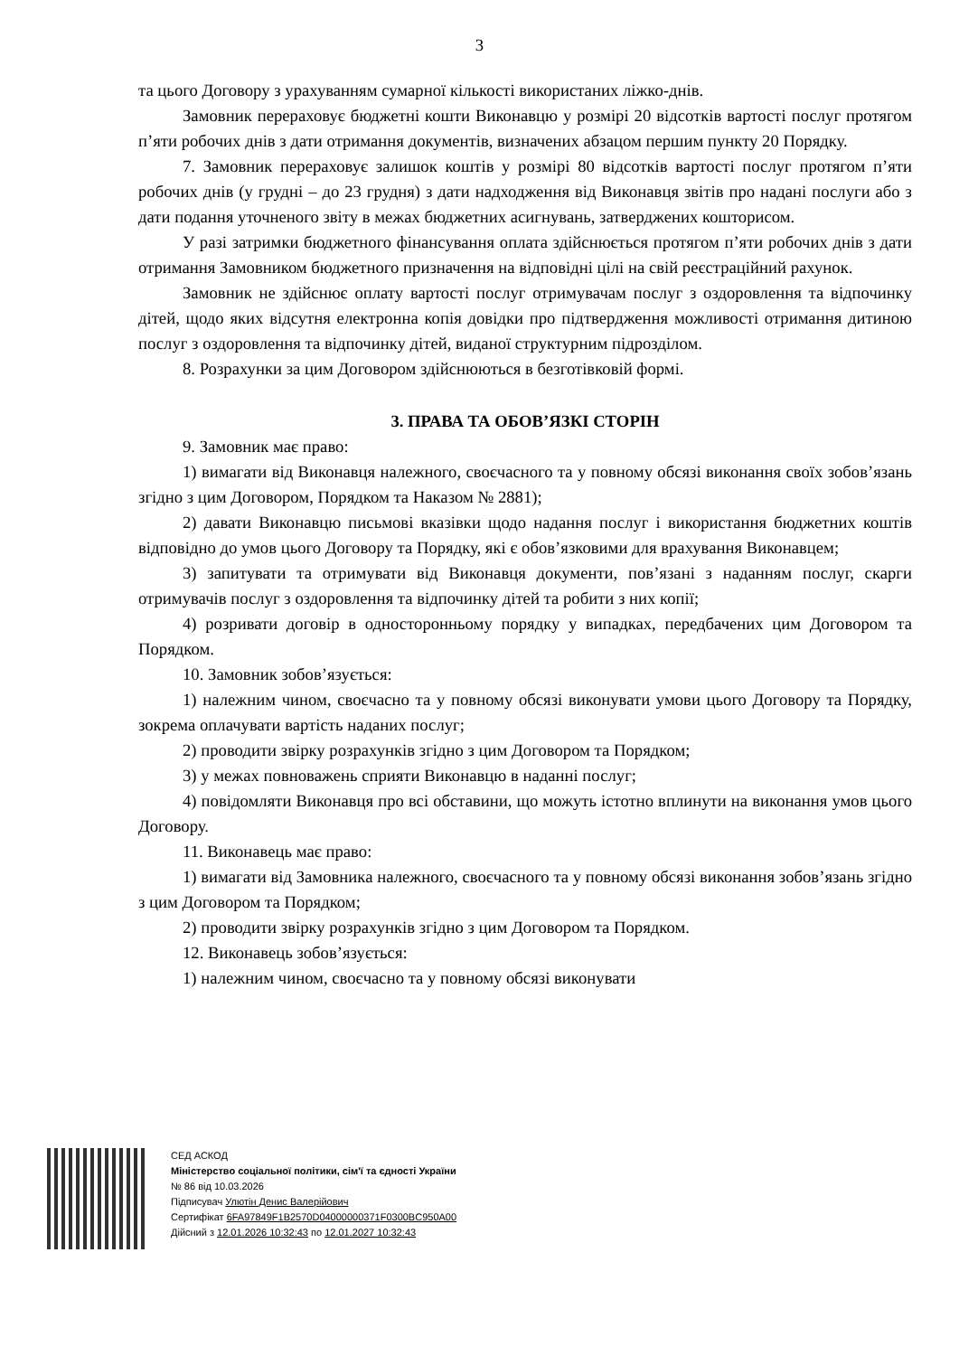3
та цього Договору з урахуванням сумарної кількості використаних ліжко-днів.
Замовник перераховує бюджетні кошти Виконавцю у розмірі 20 відсотків вартості послуг протягом п’яти робочих днів з дати отримання документів, визначених абзацом першим пункту 20 Порядку.
7. Замовник перераховує залишок коштів у розмірі 80 відсотків вартості послуг протягом п’яти робочих днів (у грудні – до 23 грудня) з дати надходження від Виконавця звітів про надані послуги або з дати подання уточненого звіту в межах бюджетних асигнувань, затверджених кошторисом.
У разі затримки бюджетного фінансування оплата здійснюється протягом п’яти робочих днів з дати отримання Замовником бюджетного призначення на відповідні цілі на свій реєстраційний рахунок.
Замовник не здійснює оплату вартості послуг отримувачам послуг з оздоровлення та відпочинку дітей, щодо яких відсутня електронна копія довідки про підтвердження можливості отримання дитиною послуг з оздоровлення та відпочинку дітей, виданої структурним підрозділом.
8. Розрахунки за цим Договором здійснюються в безготівковій формі.
3. ПРАВА ТА ОБОВ’ЯЗКІ СТОРІН
9. Замовник має право:
1) вимагати від Виконавця належного, своєчасного та у повному обсязі виконання своїх зобов’язань згідно з цим Договором, Порядком та Наказом № 2881);
2) давати Виконавцю письмові вказівки щодо надання послуг і використання бюджетних коштів відповідно до умов цього Договору та Порядку, які є обов’язковими для врахування Виконавцем;
3) запитувати та отримувати від Виконавця документи, пов’язані з наданням послуг, скарги отримувачів послуг з оздоровлення та відпочинку дітей та робити з них копії;
4) розривати договір в односторонньому порядку у випадках, передбачених цим Договором та Порядком.
10. Замовник зобов’язується:
1) належним чином, своєчасно та у повному обсязі виконувати умови цього Договору та Порядку, зокрема оплачувати вартість наданих послуг;
2) проводити звірку розрахунків згідно з цим Договором та Порядком;
3) у межах повноважень сприяти Виконавцю в наданні послуг;
4) повідомляти Виконавця про всі обставини, що можуть істотно вплинути на виконання умов цього Договору.
11. Виконавець має право:
1) вимагати від Замовника належного, своєчасного та у повному обсязі виконання зобов’язань згідно з цим Договором та Порядком;
2) проводити звірку розрахунків згідно з цим Договором та Порядком.
12. Виконавець зобов’язується:
1) належним чином, своєчасно та у повному обсязі виконувати
СЕД АСКОД
Міністерство соціальної політики, сім'ї та єдності України
№ 86 від 10.03.2026
Підписувач Улютін Денис Валерійович
Сертифікат 6FA97849F1B2570D04000000371F0300BC950A00
Дійсний з 12.01.2026 10:32:43 по 12.01.2027 10:32:43